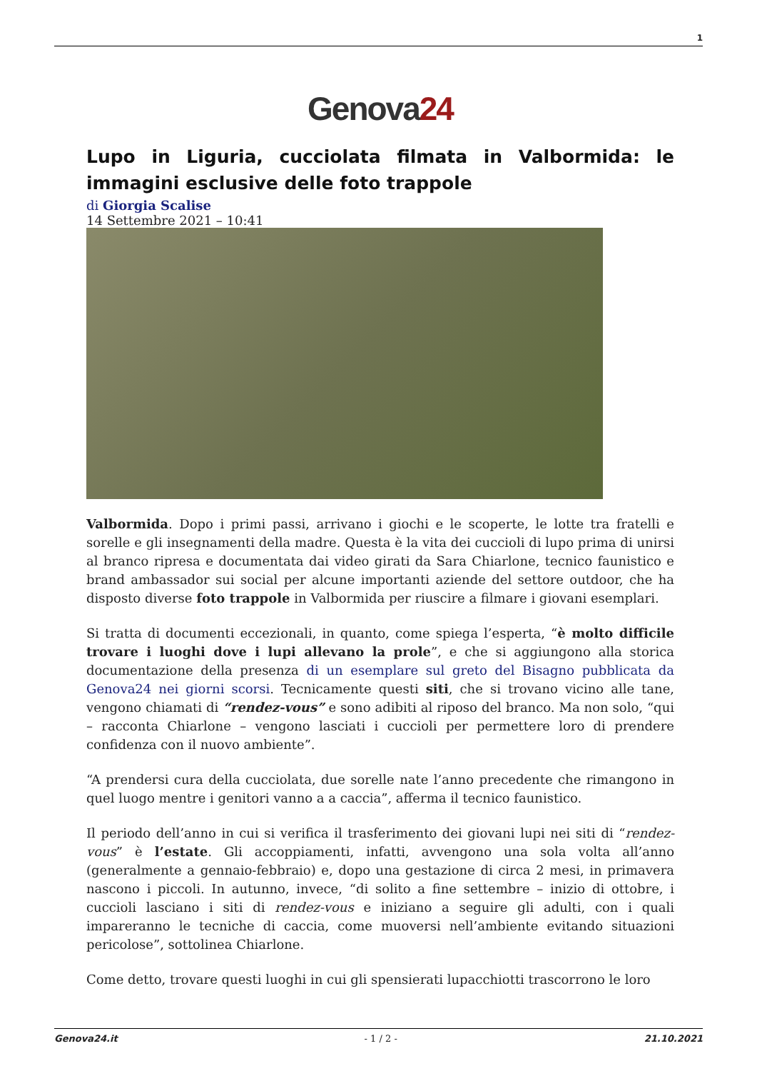1
Genova24
Lupo in Liguria, cucciolata filmata in Valbormida: le immagini esclusive delle foto trappole
di Giorgia Scalise
14 Settembre 2021 – 10:41
Valbormida. Dopo i primi passi, arrivano i giochi e le scoperte, le lotte tra fratelli e sorelle e gli insegnamenti della madre. Questa è la vita dei cuccioli di lupo prima di unirsi al branco ripresa e documentata dai video girati da Sara Chiarlone, tecnico faunistico e brand ambassador sui social per alcune importanti aziende del settore outdoor, che ha disposto diverse foto trappole in Valbormida per riuscire a filmare i giovani esemplari.
Si tratta di documenti eccezionali, in quanto, come spiega l’esperta, “è molto difficile trovare i luoghi dove i lupi allevano la prole”, e che si aggiungono alla storica documentazione della presenza di un esemplare sul greto del Bisagno pubblicata da Genova24 nei giorni scorsi. Tecnicamente questi siti, che si trovano vicino alle tane, vengono chiamati di “rendez-vous” e sono adibiti al riposo del branco. Ma non solo, “qui – racconta Chiarlone – vengono lasciati i cuccioli per permettere loro di prendere confidenza con il nuovo ambiente”.
“A prendersi cura della cucciolata, due sorelle nate l’anno precedente che rimangono in quel luogo mentre i genitori vanno a a caccia”, afferma il tecnico faunistico.
Il periodo dell’anno in cui si verifica il trasferimento dei giovani lupi nei siti di “rendez-vous” è l’estate. Gli accoppiamenti, infatti, avvengono una sola volta all’anno (generalmente a gennaio-febbraio) e, dopo una gestazione di circa 2 mesi, in primavera nascono i piccoli. In autunno, invece, “di solito a fine settembre – inizio di ottobre, i cuccioli lasciano i siti di rendez-vous e iniziano a seguire gli adulti, con i quali impareranno le tecniche di caccia, come muoversi nell’ambiente evitando situazioni pericolose”, sottolinea Chiarlone.
Come detto, trovare questi luoghi in cui gli spensierati lupacchiotti trascorrono le loro
Genova24.it - 1 / 2 - 21.10.2021